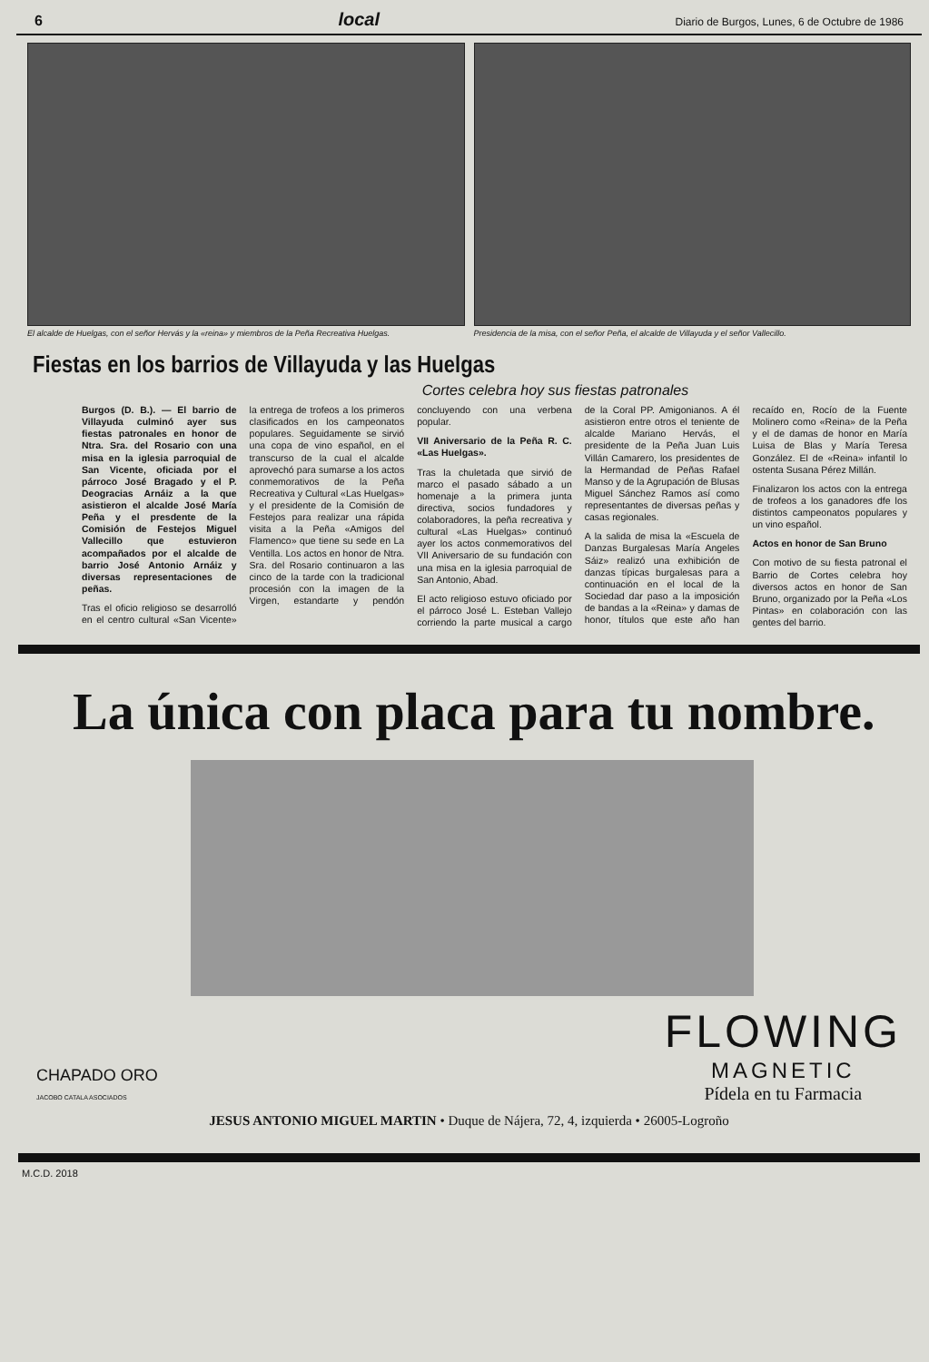6 local Diario de Burgos, Lunes, 6 de Octubre de 1986
El alcalde de Huelgas, con el señor Hervás y la «reina» y miembros de la Peña Recreativa Huelgas.
Presidencia de la misa, con el señor Peña, el alcalde de Villayuda y el señor Vallecillo.
Fiestas en los barrios de Villayuda y las Huelgas
Cortes celebra hoy sus fiestas patronales
Burgos (D. B.). — El barrio de Villayuda culminó ayer sus fiestas patronales en honor de Ntra. Sra. del Rosario con una misa en la iglesia parroquial de San Vicente, oficiada por el párroco José Bragado y el P. Deogracias Arnáiz a la que asistieron el alcalde José María Peña y el presdente de la Comisión de Festejos Miguel Vallecillo que estuvieron acompañados por el alcalde de barrio José Antonio Arnáiz y diversas representaciones de peñas.
Tras el oficio religioso se desarrolló en el centro cultural «San Vicente» la entrega de trofeos a los primeros clasificados en los campeonatos populares. Seguidamente se sirvió una copa de vino español, en el transcurso de la cual el alcalde aprovechó para sumarse a los actos conmemorativos de la Peña Recreativa y Cultural «Las Huelgas» y el presidente de la Comisión de Festejos para realizar una rápida visita a la Peña «Amigos del Flamenco» que tiene su sede en La Ventilla. Los actos en honor de Ntra. Sra. del Rosario continuaron a las cinco de la tarde con la tradicional procesión con la imagen de la Virgen, estandarte y pendón concluyendo con una verbena popular.
VII Aniversario de la Peña R. C. «Las Huelgas».
Tras la chuletada que sirvió de marco el pasado sábado a un homenaje a la primera junta directiva, socios fundadores y colaboradores, la peña recreativa y cultural «Las Huelgas» continuó ayer los actos conmemorativos del VII Aniversario de su fundación con una misa en la iglesia parroquial de San Antonio, Abad.
El acto religioso estuvo oficiado por el párroco José L. Esteban Vallejo corriendo la parte musical a cargo de la Coral PP. Amigonianos. A él asistieron entre otros el teniente de alcalde Mariano Hervás, el presidente de la Peña Juan Luis Villán Camarero, los presidentes de la Hermandad de Peñas Rafael Manso y de la Agrupación de Blusas Miguel Sánchez Ramos así como representantes de diversas peñas y casas regionales.
A la salida de misa la «Escuela de Danzas Burgalesas María Angeles Sáiz» realizó una exhibición de danzas típicas burgalesas para a continuación en el local de la Sociedad dar paso a la imposición de bandas a la «Reina» y damas de honor, títulos que este año han recaído en, Rocío de la Fuente Molinero como «Reina» de la Peña y el de damas de honor en María Luisa de Blas y María Teresa González. El de «Reina» infantil lo ostenta Susana Pérez Millán.
Finalizaron los actos con la entrega de trofeos a los ganadores dfe los distintos campeonatos populares y un vino español.
Actos en honor de San Bruno
Con motivo de su fiesta patronal el Barrio de Cortes celebra hoy diversos actos en honor de San Bruno, organizado por la Peña «Los Pintas» en colaboración con las gentes del barrio.
La única con placa para tu nombre.
CHAPADO ORO
JACOBO CATALA ASOCIADOS
FLOWING
MAGNETIC
Pídela en tu Farmacia
JESUS ANTONIO MIGUEL MARTIN • Duque de Nájera, 72, 4, izquierda • 26005-Logroño
M.C.D. 2018